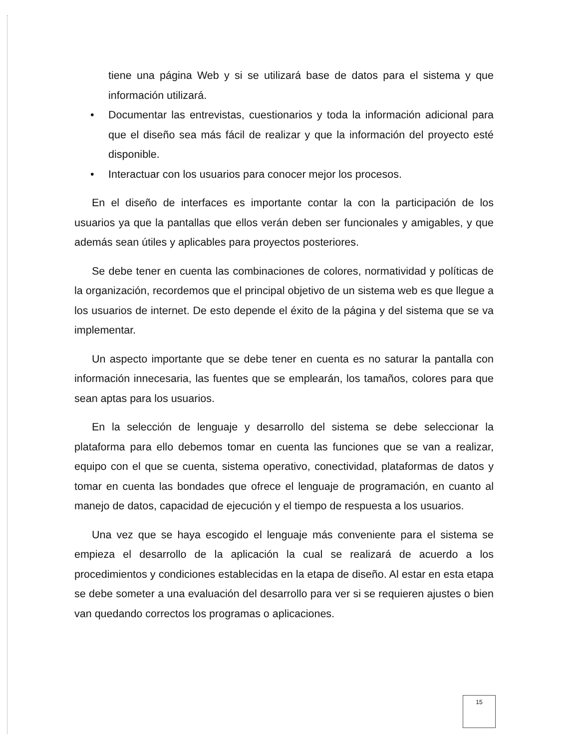tiene una página Web y si se utilizará base de datos para el sistema y que información utilizará.
• Documentar las entrevistas, cuestionarios y toda la información adicional para que el diseño sea más fácil de realizar y que la información del proyecto esté disponible.
• Interactuar con los usuarios para conocer mejor los procesos.
En el diseño de interfaces es importante contar la con la participación de los usuarios ya que la pantallas que ellos verán deben ser funcionales y amigables, y que además sean útiles y aplicables para proyectos posteriores.
Se debe tener en cuenta las combinaciones de colores, normatividad y políticas de la organización, recordemos que el principal objetivo de un sistema web es que llegue a los usuarios de internet. De esto depende el éxito de la página y del sistema que se va implementar.
Un aspecto importante que se debe tener en cuenta es no saturar la pantalla con información innecesaria, las fuentes que se emplearán, los tamaños, colores para que sean aptas para los usuarios.
En la selección de lenguaje y desarrollo del sistema se debe seleccionar la plataforma para ello debemos tomar en cuenta las funciones que se van a realizar, equipo con el que se cuenta, sistema operativo, conectividad, plataformas de datos y tomar en cuenta las bondades que ofrece el lenguaje de programación, en cuanto al manejo de datos, capacidad de ejecución y el tiempo de respuesta a los usuarios.
Una vez que se haya escogido el lenguaje más conveniente para el sistema se empieza el desarrollo de la aplicación la cual se realizará de acuerdo a los procedimientos y condiciones establecidas en la etapa de diseño. Al estar en esta etapa se debe someter a una evaluación del desarrollo para ver si se requieren ajustes o bien van quedando correctos los programas o aplicaciones.
15